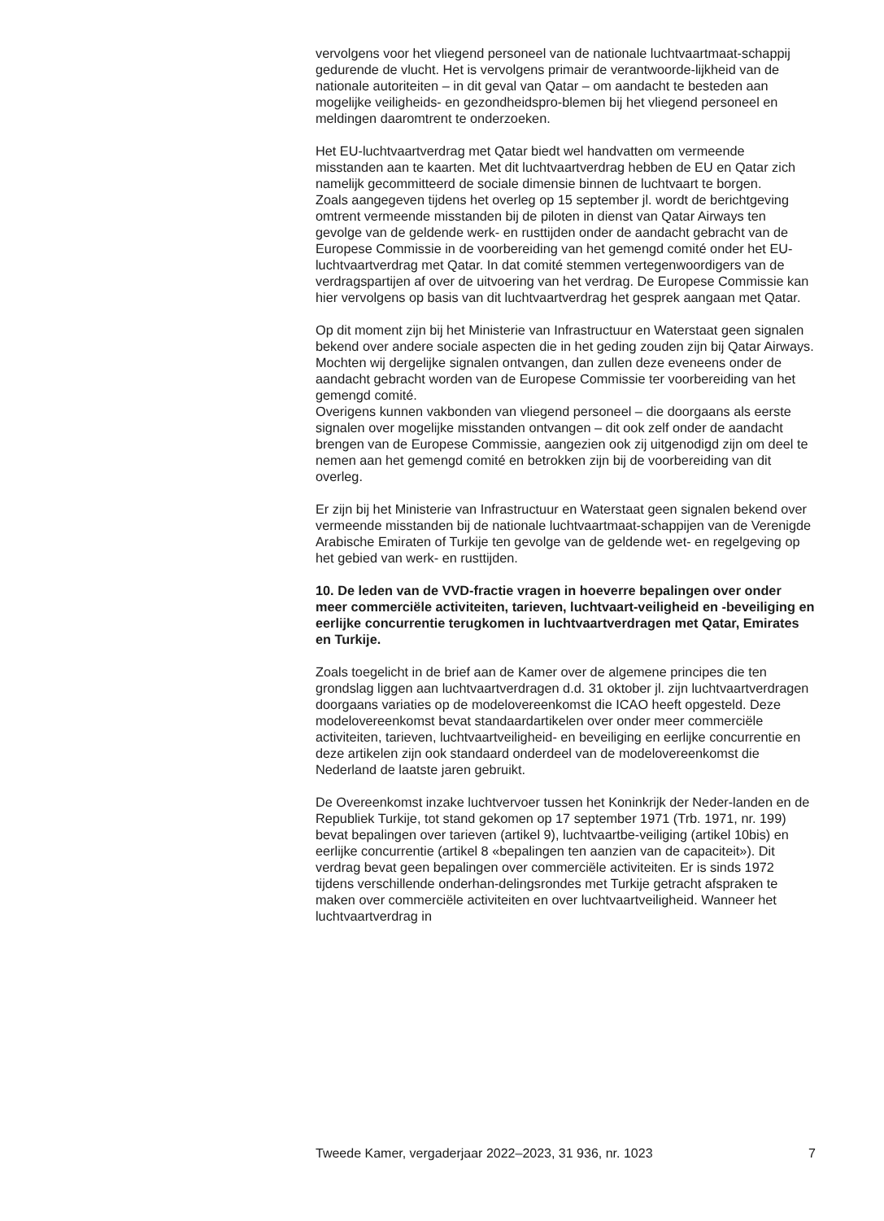vervolgens voor het vliegend personeel van de nationale luchtvaartmaat-schappij gedurende de vlucht. Het is vervolgens primair de verantwoorde-lijkheid van de nationale autoriteiten – in dit geval van Qatar – om aandacht te besteden aan mogelijke veiligheids- en gezondheidspro-blemen bij het vliegend personeel en meldingen daaromtrent te onderzoeken.
Het EU-luchtvaartverdrag met Qatar biedt wel handvatten om vermeende misstanden aan te kaarten. Met dit luchtvaartverdrag hebben de EU en Qatar zich namelijk gecommitteerd de sociale dimensie binnen de luchtvaart te borgen.
Zoals aangegeven tijdens het overleg op 15 september jl. wordt de berichtgeving omtrent vermeende misstanden bij de piloten in dienst van Qatar Airways ten gevolge van de geldende werk- en rusttijden onder de aandacht gebracht van de Europese Commissie in de voorbereiding van het gemengd comité onder het EU-luchtvaartverdrag met Qatar. In dat comité stemmen vertegenwoordigers van de verdragspartijen af over de uitvoering van het verdrag. De Europese Commissie kan hier vervolgens op basis van dit luchtvaartverdrag het gesprek aangaan met Qatar.
Op dit moment zijn bij het Ministerie van Infrastructuur en Waterstaat geen signalen bekend over andere sociale aspecten die in het geding zouden zijn bij Qatar Airways. Mochten wij dergelijke signalen ontvangen, dan zullen deze eveneens onder de aandacht gebracht worden van de Europese Commissie ter voorbereiding van het gemengd comité.
Overigens kunnen vakbonden van vliegend personeel – die doorgaans als eerste signalen over mogelijke misstanden ontvangen – dit ook zelf onder de aandacht brengen van de Europese Commissie, aangezien ook zij uitgenodigd zijn om deel te nemen aan het gemengd comité en betrokken zijn bij de voorbereiding van dit overleg.
Er zijn bij het Ministerie van Infrastructuur en Waterstaat geen signalen bekend over vermeende misstanden bij de nationale luchtvaartmaat-schappijen van de Verenigde Arabische Emiraten of Turkije ten gevolge van de geldende wet- en regelgeving op het gebied van werk- en rusttijden.
10. De leden van de VVD-fractie vragen in hoeverre bepalingen over onder meer commerciële activiteiten, tarieven, luchtvaart-veiligheid en -beveiliging en eerlijke concurrentie terugkomen in luchtvaartverdragen met Qatar, Emirates en Turkije.
Zoals toegelicht in de brief aan de Kamer over de algemene principes die ten grondslag liggen aan luchtvaartverdragen d.d. 31 oktober jl. zijn luchtvaartverdragen doorgaans variaties op de modelovereenkomst die ICAO heeft opgesteld. Deze modelovereenkomst bevat standaardartikelen over onder meer commerciële activiteiten, tarieven, luchtvaartveiligheid- en beveiliging en eerlijke concurrentie en deze artikelen zijn ook standaard onderdeel van de modelovereenkomst die Nederland de laatste jaren gebruikt.
De Overeenkomst inzake luchtvervoer tussen het Koninkrijk der Neder-landen en de Republiek Turkije, tot stand gekomen op 17 september 1971 (Trb. 1971, nr. 199) bevat bepalingen over tarieven (artikel 9), luchtvaartbe-veiliging (artikel 10bis) en eerlijke concurrentie (artikel 8 «bepalingen ten aanzien van de capaciteit»). Dit verdrag bevat geen bepalingen over commerciële activiteiten. Er is sinds 1972 tijdens verschillende onderhan-delingsrondes met Turkije getracht afspraken te maken over commerciële activiteiten en over luchtvaartveiligheid. Wanneer het luchtvaartverdrag in
Tweede Kamer, vergaderjaar 2022–2023, 31 936, nr. 1023 7